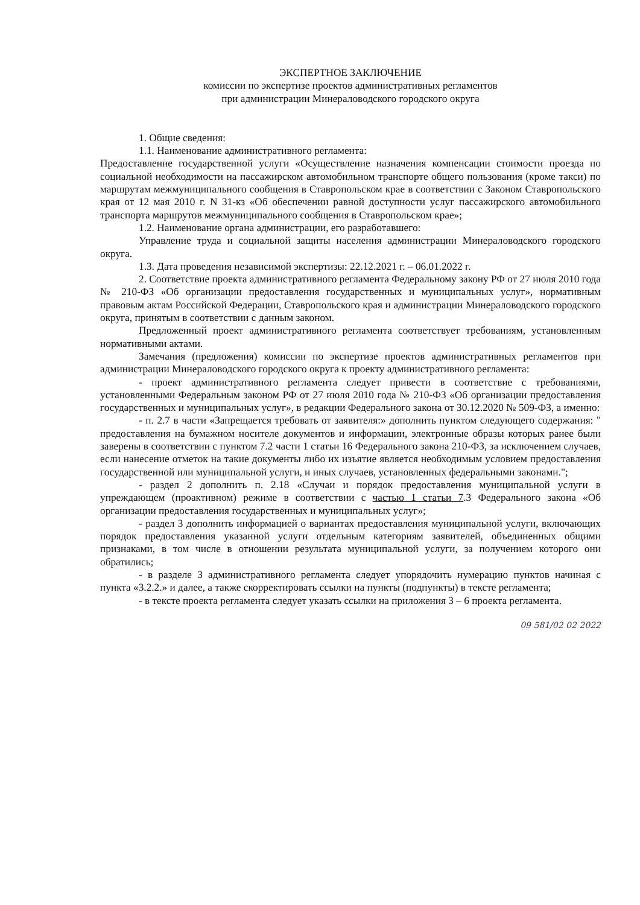ЭКСПЕРТНОЕ ЗАКЛЮЧЕНИЕ
комиссии по экспертизе проектов административных регламентов
при администрации Минераловодского городского округа
1. Общие сведения:
1.1. Наименование административного регламента:
Предоставление государственной услуги «Осуществление назначения компенсации стоимости проезда по социальной необходимости на пассажирском автомобильном транспорте общего пользования (кроме такси) по маршрутам межмуниципального сообщения в Ставропольском крае в соответствии с Законом Ставропольского края от 12 мая 2010 г. N 31-кз «Об обеспечении равной доступности услуг пассажирского автомобильного транспорта маршрутов межмуниципального сообщения в Ставропольском крае»;
1.2. Наименование органа администрации, его разработавшего:
Управление труда и социальной защиты населения администрации Минераловодского городского округа.
1.3. Дата проведения независимой экспертизы: 22.12.2021 г. – 06.01.2022 г.
2. Соответствие проекта административного регламента Федеральному закону РФ от 27 июля 2010 года № 210-ФЗ «Об организации предоставления государственных и муниципальных услуг», нормативным правовым актам Российской Федерации, Ставропольского края и администрации Минераловодского городского округа, принятым в соответствии с данным законом.
Предложенный проект административного регламента соответствует требованиям, установленным нормативными актами.
Замечания (предложения) комиссии по экспертизе проектов административных регламентов при администрации Минераловодского городского округа к проекту административного регламента:
- проект административного регламента следует привести в соответствие с требованиями, установленными Федеральным законом РФ от 27 июля 2010 года № 210-ФЗ «Об организации предоставления государственных и муниципальных услуг», в редакции Федерального закона от 30.12.2020 № 509-ФЗ, а именно:
- п. 2.7 в части «Запрещается требовать от заявителя:» дополнить пунктом следующего содержания: " предоставления на бумажном носителе документов и информации, электронные образы которых ранее были заверены в соответствии с пунктом 7.2 части 1 статьи 16 Федерального закона 210-ФЗ, за исключением случаев, если нанесение отметок на такие документы либо их изъятие является необходимым условием предоставления государственной или муниципальной услуги, и иных случаев, установленных федеральными законами.";
- раздел 2 дополнить п. 2.18 «Случаи и порядок предоставления муниципальной услуги в упреждающем (проактивном) режиме в соответствии с частью 1 статьи 7.3 Федерального закона «Об организации предоставления государственных и муниципальных услуг»;
- раздел 3 дополнить информацией о вариантах предоставления муниципальной услуги, включающих порядок предоставления указанной услуги отдельным категориям заявителей, объединенных общими признаками, в том числе в отношении результата муниципальной услуги, за получением которого они обратились;
- в разделе 3 административного регламента следует упорядочить нумерацию пунктов начиная с пункта «3.2.2.» и далее, а также скорректировать ссылки на пункты (подпункты) в тексте регламента;
- в тексте проекта регламента следует указать ссылки на приложения 3 – 6 проекта регламента.
09 581/02 02 2022